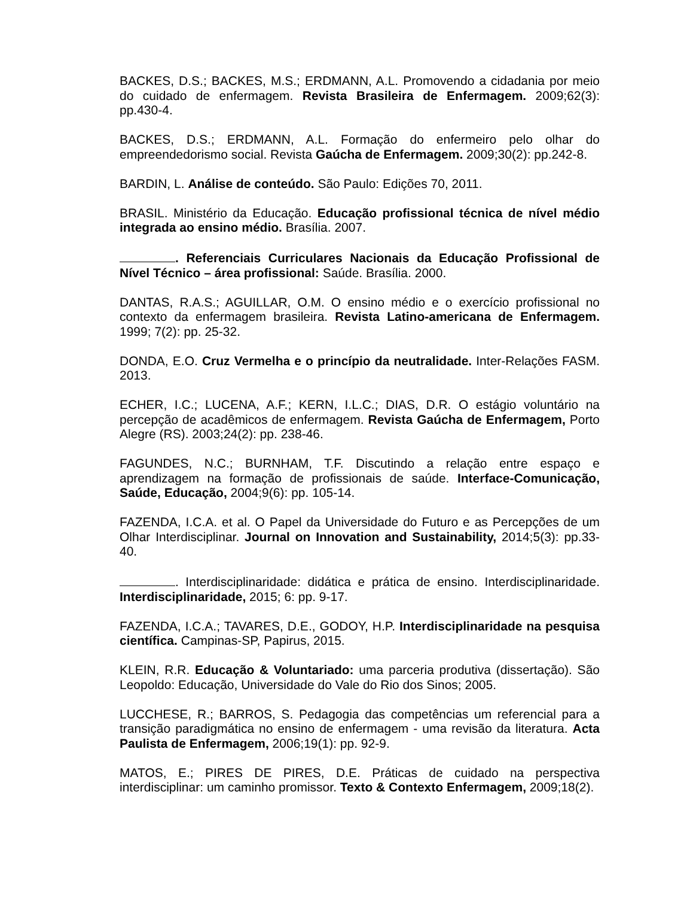BACKES, D.S.; BACKES, M.S.; ERDMANN, A.L. Promovendo a cidadania por meio do cuidado de enfermagem. Revista Brasileira de Enfermagem. 2009;62(3): pp.430-4.
BACKES, D.S.; ERDMANN, A.L. Formação do enfermeiro pelo olhar do empreendedorismo social. Revista Gaúcha de Enfermagem. 2009;30(2): pp.242-8.
BARDIN, L. Análise de conteúdo. São Paulo: Edições 70, 2011.
BRASIL. Ministério da Educação. Educação profissional técnica de nível médio integrada ao ensino médio. Brasília. 2007.
. Referenciais Curriculares Nacionais da Educação Profissional de Nível Técnico – área profissional: Saúde. Brasília. 2000.
DANTAS, R.A.S.; AGUILLAR, O.M. O ensino médio e o exercício profissional no contexto da enfermagem brasileira. Revista Latino-americana de Enfermagem. 1999; 7(2): pp. 25-32.
DONDA, E.O. Cruz Vermelha e o princípio da neutralidade. Inter-Relações FASM. 2013.
ECHER, I.C.; LUCENA, A.F.; KERN, I.L.C.; DIAS, D.R. O estágio voluntário na percepção de acadêmicos de enfermagem. Revista Gaúcha de Enfermagem, Porto Alegre (RS). 2003;24(2): pp. 238-46.
FAGUNDES, N.C.; BURNHAM, T.F. Discutindo a relação entre espaço e aprendizagem na formação de profissionais de saúde. Interface-Comunicação, Saúde, Educação, 2004;9(6): pp. 105-14.
FAZENDA, I.C.A. et al. O Papel da Universidade do Futuro e as Percepções de um Olhar Interdisciplinar. Journal on Innovation and Sustainability, 2014;5(3): pp.33-40.
. Interdisciplinaridade: didática e prática de ensino. Interdisciplinaridade. Interdisciplinaridade, 2015; 6: pp. 9-17.
FAZENDA, I.C.A.; TAVARES, D.E., GODOY, H.P. Interdisciplinaridade na pesquisa científica. Campinas-SP, Papirus, 2015.
KLEIN, R.R. Educação & Voluntariado: uma parceria produtiva (dissertação). São Leopoldo: Educação, Universidade do Vale do Rio dos Sinos; 2005.
LUCCHESE, R.; BARROS, S. Pedagogia das competências um referencial para a transição paradigmática no ensino de enfermagem - uma revisão da literatura. Acta Paulista de Enfermagem, 2006;19(1): pp. 92-9.
MATOS, E.; PIRES DE PIRES, D.E. Práticas de cuidado na perspectiva interdisciplinar: um caminho promissor. Texto & Contexto Enfermagem, 2009;18(2).